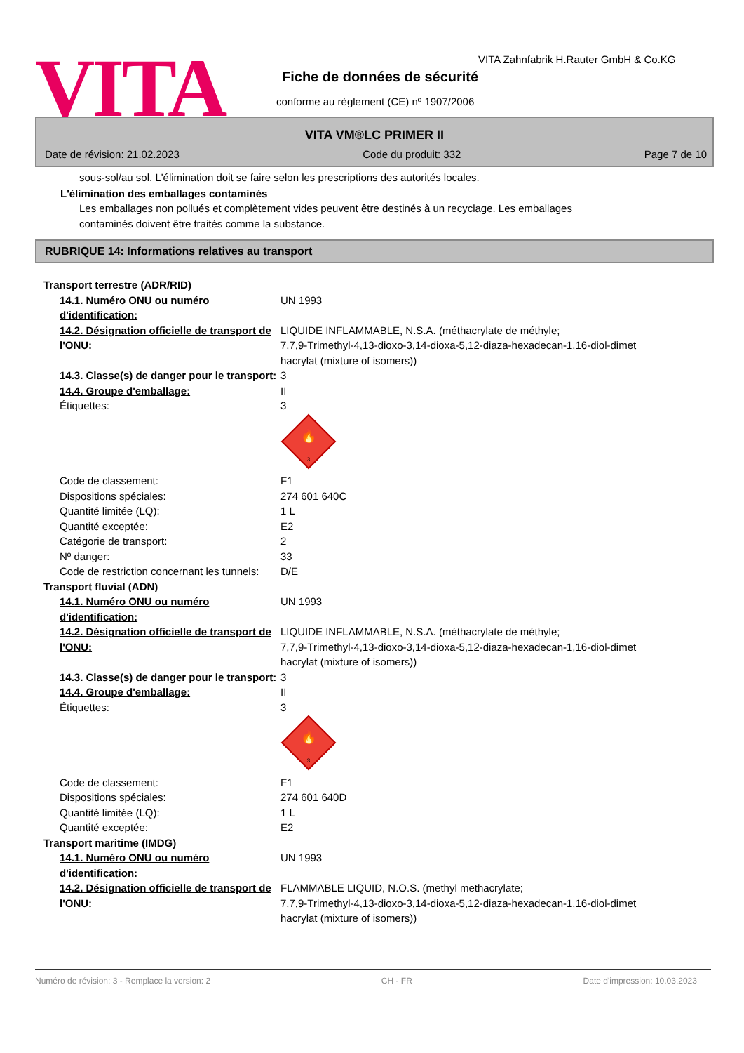VITA
VITA Zahnfabrik H.Rauter GmbH & Co.KG
Fiche de données de sécurité
conforme au règlement (CE) nº 1907/2006
VITA VM®LC PRIMER II
Date de révision: 21.02.2023 Code du produit: 332 Page 7 de 10
sous-sol/au sol. L'élimination doit se faire selon les prescriptions des autorités locales.
L'élimination des emballages contaminés
Les emballages non pollués et complètement vides peuvent être destinés à un recyclage. Les emballages
contaminés doivent être traités comme la substance.
RUBRIQUE 14: Informations relatives au transport
| Transport terrestre (ADR/RID) | |
| 14.1. Numéro ONU ou numéro d'identification: | UN 1993 |
| 14.2. Désignation officielle de transport de l'ONU: | LIQUIDE INFLAMMABLE, N.S.A. (méthacrylate de méthyle; 7,7,9-Trimethyl-4,13-dioxo-3,14-dioxa-5,12-diaza-hexadecan-1,16-diol-dimet hacrylat (mixture of isomers)) |
| 14.3. Classe(s) de danger pour le transport: | 3 |
| 14.4. Groupe d'emballage: | II |
| Étiquettes: | 3 🔥 3 |
| Code de classement: | F1 |
| Dispositions spéciales: | 274 601 640C |
| Quantité limitée (LQ): | 1 L |
| Quantité exceptée: | E2 |
| Catégorie de transport: | 2 |
| Nº danger: | 33 |
| Code de restriction concernant les tunnels: | D/E |
| Transport fluvial (ADN) | |
| 14.1. Numéro ONU ou numéro d'identification: | UN 1993 |
| 14.2. Désignation officielle de transport de l'ONU: | LIQUIDE INFLAMMABLE, N.S.A. (méthacrylate de méthyle; 7,7,9-Trimethyl-4,13-dioxo-3,14-dioxa-5,12-diaza-hexadecan-1,16-diol-dimet hacrylat (mixture of isomers)) |
| 14.3. Classe(s) de danger pour le transport: | 3 |
| 14.4. Groupe d'emballage: | II |
| Étiquettes: | 3 🔥 3 |
| Code de classement: | F1 |
| Dispositions spéciales: | 274 601 640D |
| Quantité limitée (LQ): | 1 L |
| Quantité exceptée: | E2 |
| Transport maritime (IMDG) | |
| 14.1. Numéro ONU ou numéro d'identification: | UN 1993 |
| 14.2. Désignation officielle de transport de l'ONU: | FLAMMABLE LIQUID, N.O.S. (methyl methacrylate; 7,7,9-Trimethyl-4,13-dioxo-3,14-dioxa-5,12-diaza-hexadecan-1,16-diol-dimet hacrylat (mixture of isomers)) |
Numéro de révision: 3 - Remplace la version: 2 CH - FR Date d'impression: 10.03.2023